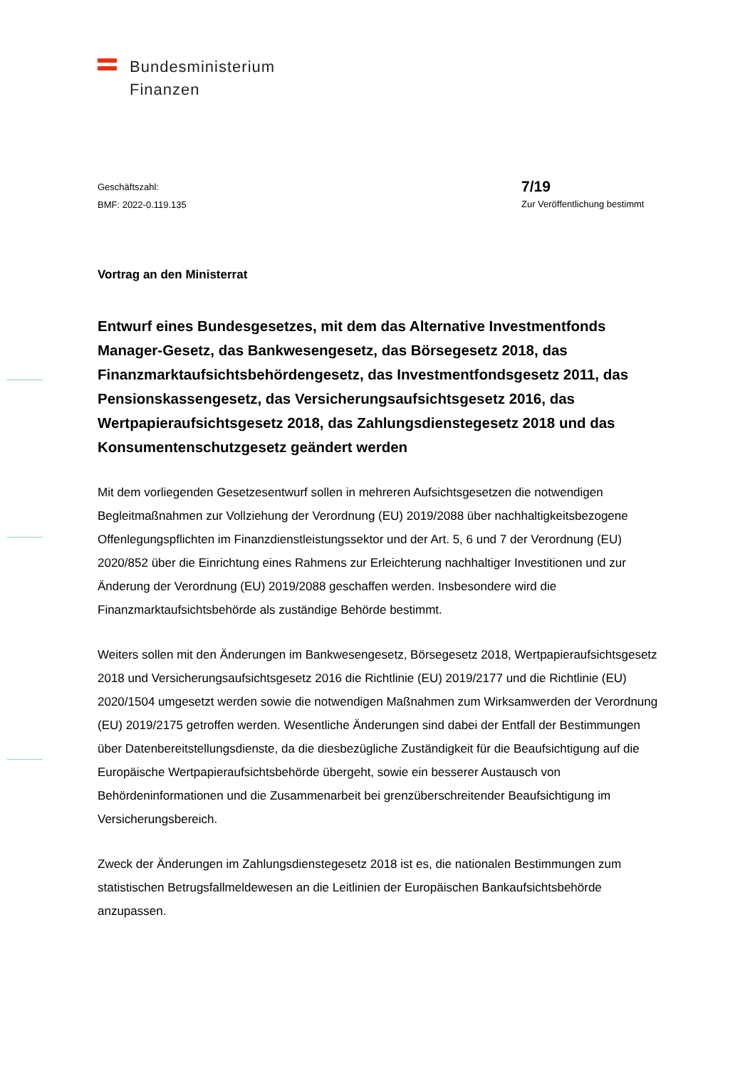Bundesministerium
Finanzen
Geschäftszahl:
BMF: 2022-0.119.135
7/19
Zur Veröffentlichung bestimmt
Vortrag an den Ministerrat
Entwurf eines Bundesgesetzes, mit dem das Alternative Investmentfonds Manager-Gesetz, das Bankwesengesetz, das Börsegesetz 2018, das Finanzmarktaufsichtsbehördengesetz, das Investmentfondsgesetz 2011, das Pensionskassengesetz, das Versicherungsaufsichtsgesetz 2016, das Wertpapieraufsichtsgesetz 2018, das Zahlungsdienstegesetz 2018 und das Konsumentenschutzgesetz geändert werden
Mit dem vorliegenden Gesetzesentwurf sollen in mehreren Aufsichtsgesetzen die notwendigen Begleitmaßnahmen zur Vollziehung der Verordnung (EU) 2019/2088 über nachhaltigkeitsbezogene Offenlegungspflichten im Finanzdienstleistungssektor und der Art. 5, 6 und 7 der Verordnung (EU) 2020/852 über die Einrichtung eines Rahmens zur Erleichterung nachhaltiger Investitionen und zur Änderung der Verordnung (EU) 2019/2088 geschaffen werden. Insbesondere wird die Finanzmarktaufsichtsbehörde als zuständige Behörde bestimmt.
Weiters sollen mit den Änderungen im Bankwesengesetz, Börsegesetz 2018, Wertpapieraufsichtsgesetz 2018 und Versicherungsaufsichtsgesetz 2016 die Richtlinie (EU) 2019/2177 und die Richtlinie (EU) 2020/1504 umgesetzt werden sowie die notwendigen Maßnahmen zum Wirksamwerden der Verordnung (EU) 2019/2175 getroffen werden. Wesentliche Änderungen sind dabei der Entfall der Bestimmungen über Datenbereitstellungsdienste, da die diesbezügliche Zuständigkeit für die Beaufsichtigung auf die Europäische Wertpapieraufsichtsbehörde übergeht, sowie ein besserer Austausch von Behördeninformationen und die Zusammenarbeit bei grenzüberschreitender Beaufsichtigung im Versicherungsbereich.
Zweck der Änderungen im Zahlungsdienstegesetz 2018 ist es, die nationalen Bestimmungen zum statistischen Betrugsfallmeldewesen an die Leitlinien der Europäischen Bankaufsichtsbehörde anzupassen.